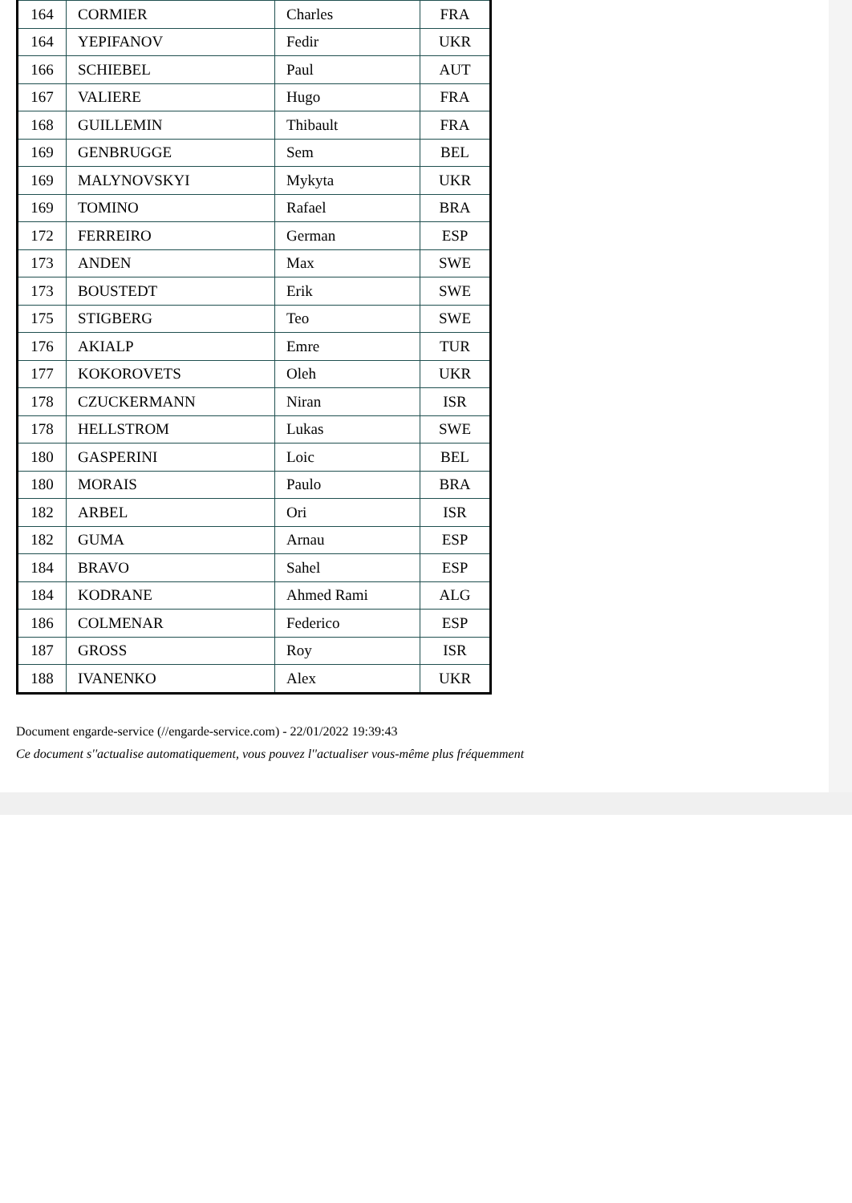| 164 | CORMIER | Charles | FRA |
| 164 | YEPIFANOV | Fedir | UKR |
| 166 | SCHIEBEL | Paul | AUT |
| 167 | VALIERE | Hugo | FRA |
| 168 | GUILLEMIN | Thibault | FRA |
| 169 | GENBRUGGE | Sem | BEL |
| 169 | MALYNOVSKYI | Mykyta | UKR |
| 169 | TOMINO | Rafael | BRA |
| 172 | FERREIRO | German | ESP |
| 173 | ANDEN | Max | SWE |
| 173 | BOUSTEDT | Erik | SWE |
| 175 | STIGBERG | Teo | SWE |
| 176 | AKIALP | Emre | TUR |
| 177 | KOKOROVETS | Oleh | UKR |
| 178 | CZUCKERMANN | Niran | ISR |
| 178 | HELLSTROM | Lukas | SWE |
| 180 | GASPERINI | Loic | BEL |
| 180 | MORAIS | Paulo | BRA |
| 182 | ARBEL | Ori | ISR |
| 182 | GUMA | Arnau | ESP |
| 184 | BRAVO | Sahel | ESP |
| 184 | KODRANE | Ahmed Rami | ALG |
| 186 | COLMENAR | Federico | ESP |
| 187 | GROSS | Roy | ISR |
| 188 | IVANENKO | Alex | UKR |
Document engarde-service (//engarde-service.com) - 22/01/2022 19:39:43
Ce document s''actualise automatiquement, vous pouvez l''actualiser vous-même plus fréquemment